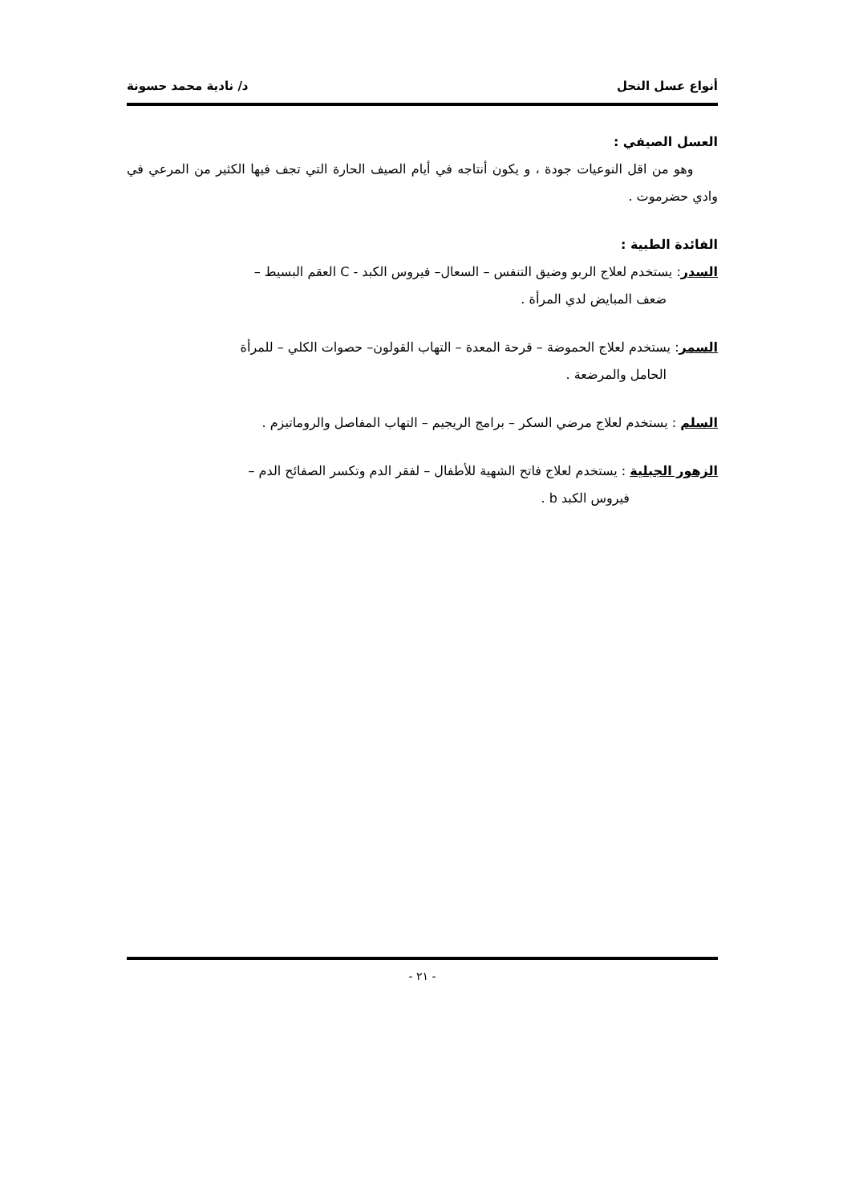أنواع عسل النحل د/ نادية محمد حسونة
العسل الصيفي :
وهو من اقل النوعيات جودة ، و يكون أنتاجه في أيام الصيف الحارة التي تجف فيها الكثير من المرعي في وادي حضرموت .
الفائدة الطبية :
السدر: يستخدم لعلاج الربو وضيق التنفس – السعال– فيروس الكبد - C العقم البسيط –
ضعف المبايض لدي المرأة .
السمر: يستخدم لعلاج الحموضة – قرحة المعدة – التهاب القولون– حصوات الكلي – للمرأة
الحامل والمرضعة .
السلم : يستخدم لعلاج مرضي السكر – برامج الريجيم – التهاب المفاصل والروماتيزم .
الزهور الجبلية : يستخدم لعلاج فاتح الشهية للأطفال – لفقر الدم وتكسر الصفائح الدم –
فيروس الكبد b .
- ٢١ -